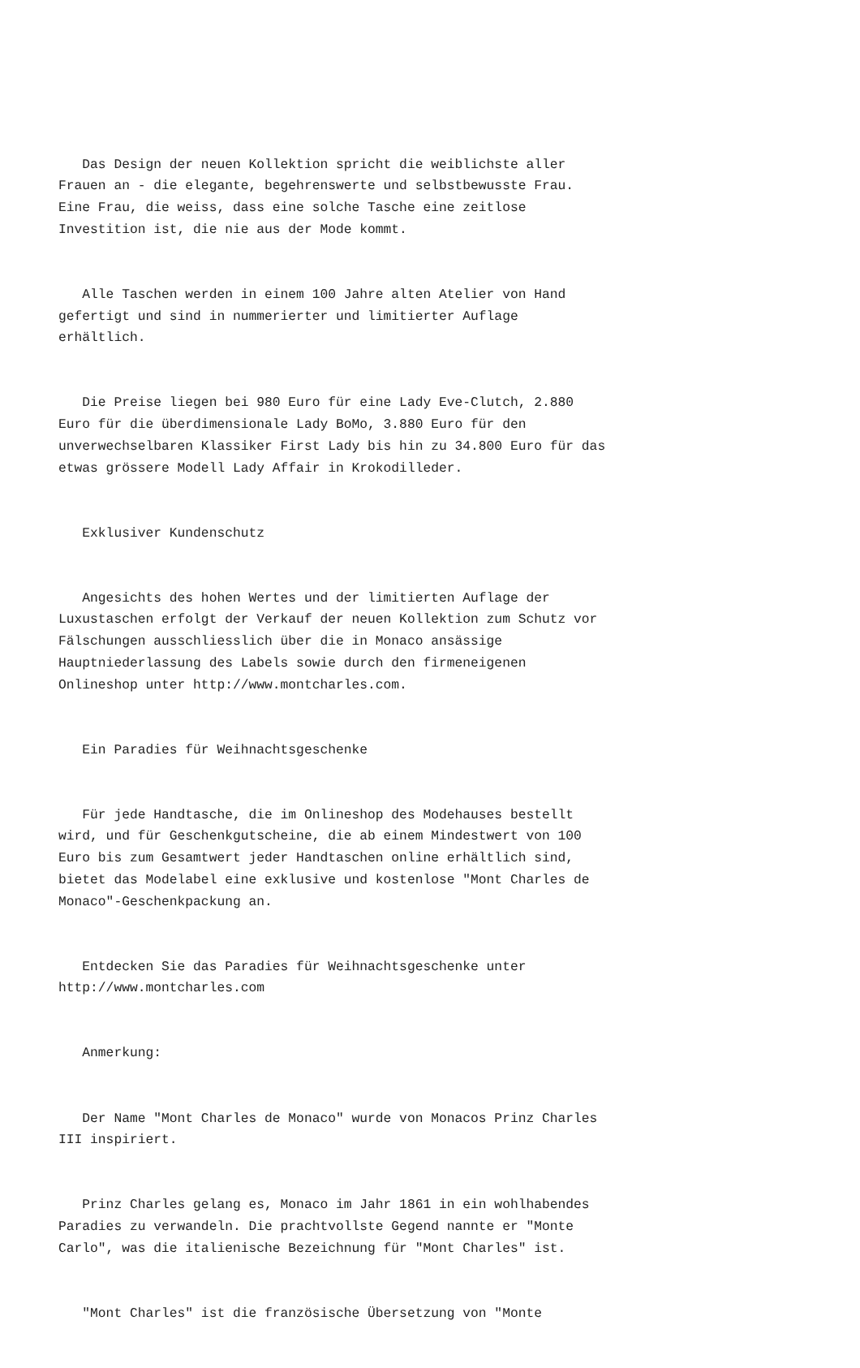Das Design der neuen Kollektion spricht die weiblichste aller Frauen an - die elegante, begehrenswerte und selbstbewusste Frau. Eine Frau, die weiss, dass eine solche Tasche eine zeitlose Investition ist, die nie aus der Mode kommt.
Alle Taschen werden in einem 100 Jahre alten Atelier von Hand gefertigt und sind in nummerierter und limitierter Auflage erhältlich.
Die Preise liegen bei 980 Euro für eine Lady Eve-Clutch, 2.880 Euro für die überdimensionale Lady BoMo, 3.880 Euro für den unverwechselbaren Klassiker First Lady bis hin zu 34.800 Euro für das etwas grössere Modell Lady Affair in Krokodilleder.
Exklusiver Kundenschutz
Angesichts des hohen Wertes und der limitierten Auflage der Luxustaschen erfolgt der Verkauf der neuen Kollektion zum Schutz vor Fälschungen ausschliesslich über die in Monaco ansässige Hauptniederlassung des Labels sowie durch den firmeneigenen Onlineshop unter http://www.montcharles.com.
Ein Paradies für Weihnachtsgeschenke
Für jede Handtasche, die im Onlineshop des Modehauses bestellt wird, und für Geschenkgutscheine, die ab einem Mindestwert von 100 Euro bis zum Gesamtwert jeder Handtaschen online erhältlich sind, bietet das Modelabel eine exklusive und kostenlose "Mont Charles de Monaco"-Geschenkpackung an.
Entdecken Sie das Paradies für Weihnachtsgeschenke unter http://www.montcharles.com
Anmerkung:
Der Name "Mont Charles de Monaco" wurde von Monacos Prinz Charles III inspiriert.
Prinz Charles gelang es, Monaco im Jahr 1861 in ein wohlhabendes Paradies zu verwandeln. Die prachtvollste Gegend nannte er "Monte Carlo", was die italienische Bezeichnung für "Mont Charles" ist.
"Mont Charles" ist die französische Übersetzung von "Monte